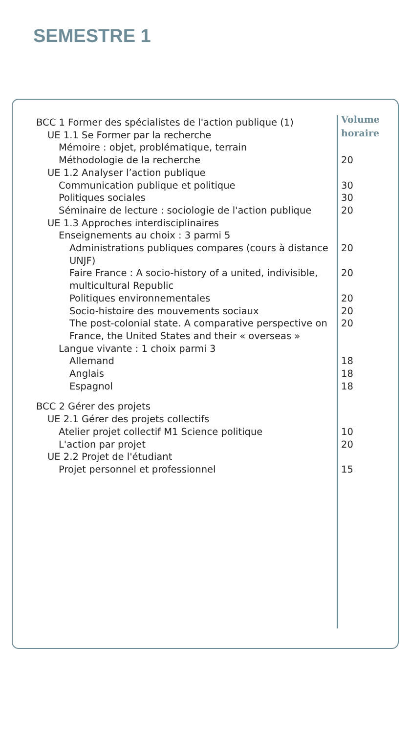SEMESTRE 1
| BCC 1 Former des spécialistes de l'action publique (1) | Volume horaire |
| UE 1.1 Se Former par la recherche | |
| Mémoire : objet, problématique, terrain | |
| Méthodologie de la recherche | 20 |
| UE 1.2 Analyser l’action publique | |
| Communication publique et politique | 30 |
| Politiques sociales | 30 |
| Séminaire de lecture : sociologie de l'action publique | 20 |
| UE 1.3 Approches interdisciplinaires | |
| Enseignements au choix : 3 parmi 5 | |
| Administrations publiques compares (cours à distance UNJF) | 20 |
| Faire France : A socio-history of a united, indivisible, multicultural Republic | 20 |
| Politiques environnementales | 20 |
| Socio-histoire des mouvements sociaux | 20 |
| The post-colonial state. A comparative perspective on France, the United States and their « overseas » | 20 |
| Langue vivante : 1 choix parmi 3 | |
| Allemand | 18 |
| Anglais | 18 |
| Espagnol | 18 |
| BCC 2 Gérer des projets | |
| UE 2.1 Gérer des projets collectifs | |
| Atelier projet collectif M1 Science politique | 10 |
| L'action par projet | 20 |
| UE 2.2 Projet de l'étudiant | |
| Projet personnel et professionnel | 15 |